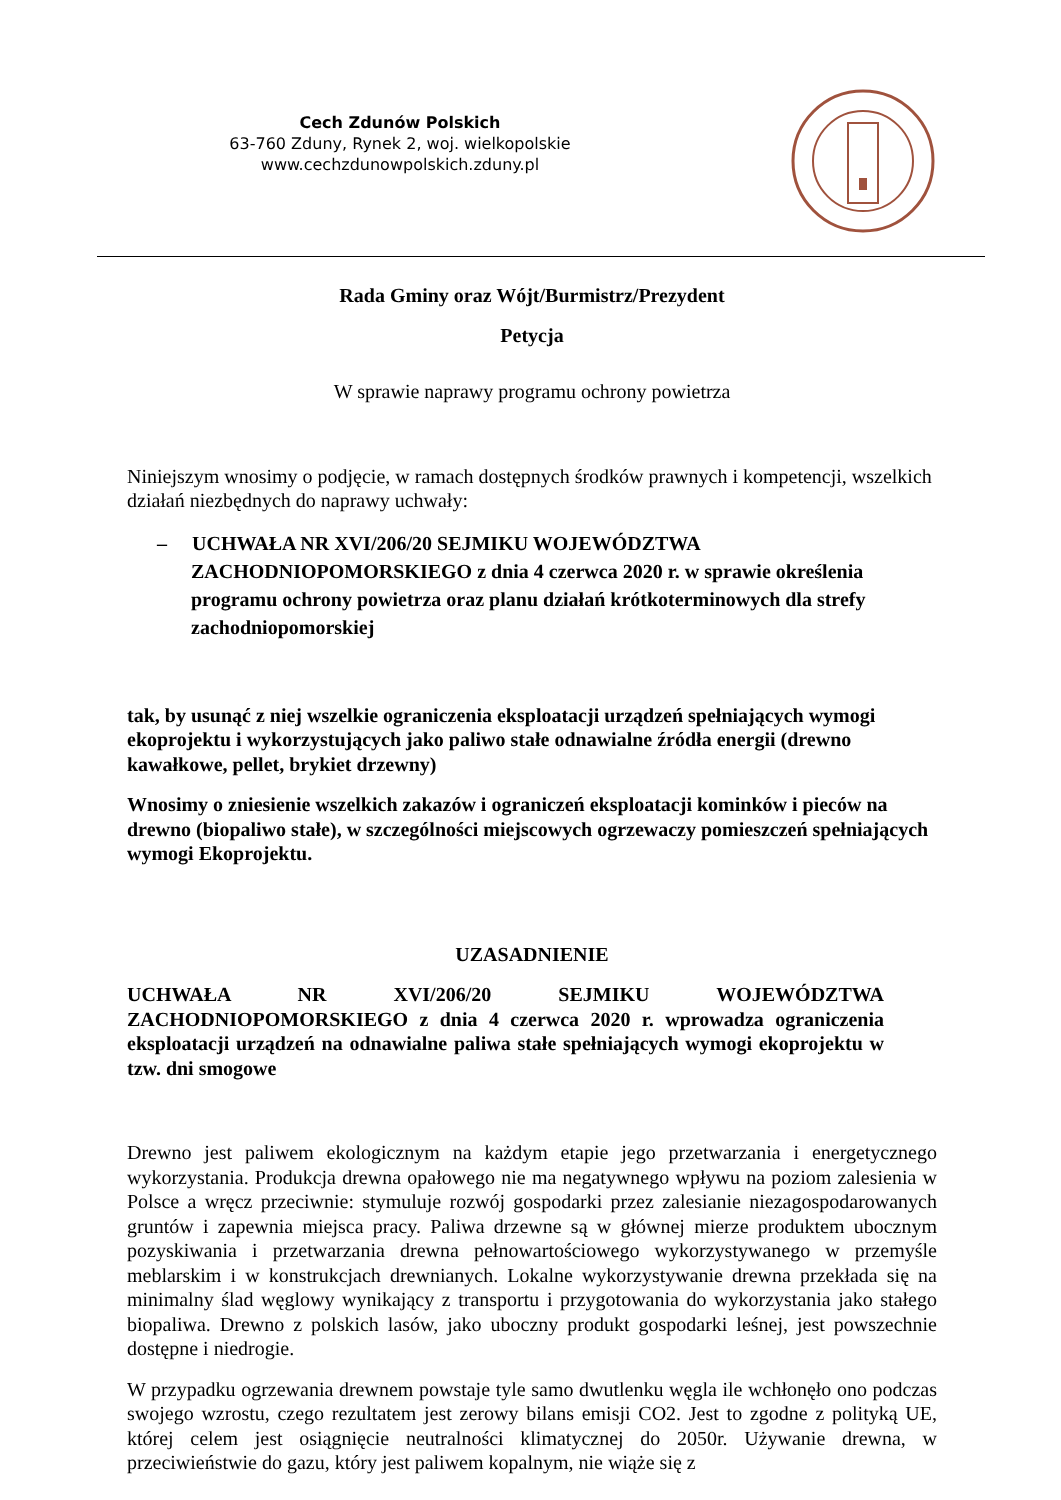Cech Zdunów Polskich
63-760 Zduny, Rynek 2, woj. wielkopolskie
www.cechzdunowpolskich.zduny.pl
Rada Gminy oraz Wójt/Burmistrz/Prezydent
Petycja
W sprawie naprawy programu ochrony powietrza
Niniejszym wnosimy o podjęcie, w ramach dostępnych środków prawnych i kompetencji, wszelkich działań niezbędnych do naprawy uchwały:
– UCHWAŁA NR XVI/206/20 SEJMIKU WOJEWÓDZTWA ZACHODNIOPOMORSKIEGO z dnia 4 czerwca 2020 r. w sprawie określenia programu ochrony powietrza oraz planu działań krótkoterminowych dla strefy zachodniopomorskiej
tak, by usunąć z niej wszelkie ograniczenia eksploatacji urządzeń spełniających wymogi ekoprojektu i wykorzystujących jako paliwo stałe odnawialne źródła energii (drewno kawałkowe, pellet, brykiet drzewny)
Wnosimy o zniesienie wszelkich zakazów i ograniczeń eksploatacji kominków i pieców na drewno (biopaliwo stałe), w szczególności miejscowych ogrzewaczy pomieszczeń spełniających wymogi Ekoprojektu.
UZASADNIENIE
UCHWAŁA NR XVI/206/20 SEJMIKU WOJEWÓDZTWA ZACHODNIOPOMORSKIEGO z dnia 4 czerwca 2020 r. wprowadza ograniczenia eksploatacji urządzeń na odnawialne paliwa stałe spełniających wymogi ekoprojektu w tzw. dni smogowe
Drewno jest paliwem ekologicznym na każdym etapie jego przetwarzania i energetycznego wykorzystania. Produkcja drewna opałowego nie ma negatywnego wpływu na poziom zalesienia w Polsce a wręcz przeciwnie: stymuluje rozwój gospodarki przez zalesianie niezagospodarowanych gruntów i zapewnia miejsca pracy. Paliwa drzewne są w głównej mierze produktem ubocznym pozyskiwania i przetwarzania drewna pełnowartościowego wykorzystywanego w przemyśle meblarskim i w konstrukcjach drewnianych. Lokalne wykorzystywanie drewna przekłada się na minimalny ślad węglowy wynikający z transportu i przygotowania do wykorzystania jako stałego biopaliwa. Drewno z polskich lasów, jako uboczny produkt gospodarki leśnej, jest powszechnie dostępne i niedrogie.
W przypadku ogrzewania drewnem powstaje tyle samo dwutlenku węgla ile wchłonęło ono podczas swojego wzrostu, czego rezultatem jest zerowy bilans emisji CO2. Jest to zgodne z polityką UE, której celem jest osiągnięcie neutralności klimatycznej do 2050r. Używanie drewna, w przeciwieństwie do gazu, który jest paliwem kopalnym, nie wiąże się z